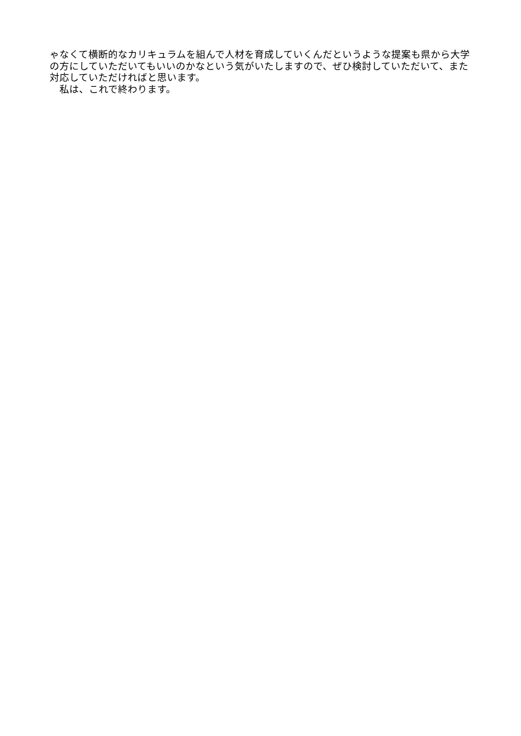ゃなくて横断的なカリキュラムを組んで人材を育成していくんだというような提案も県から大学の方にしていただいてもいいのかなという気がいたしますので、ぜひ検討していただいて、また対応していただければと思います。
　私は、これで終わります。